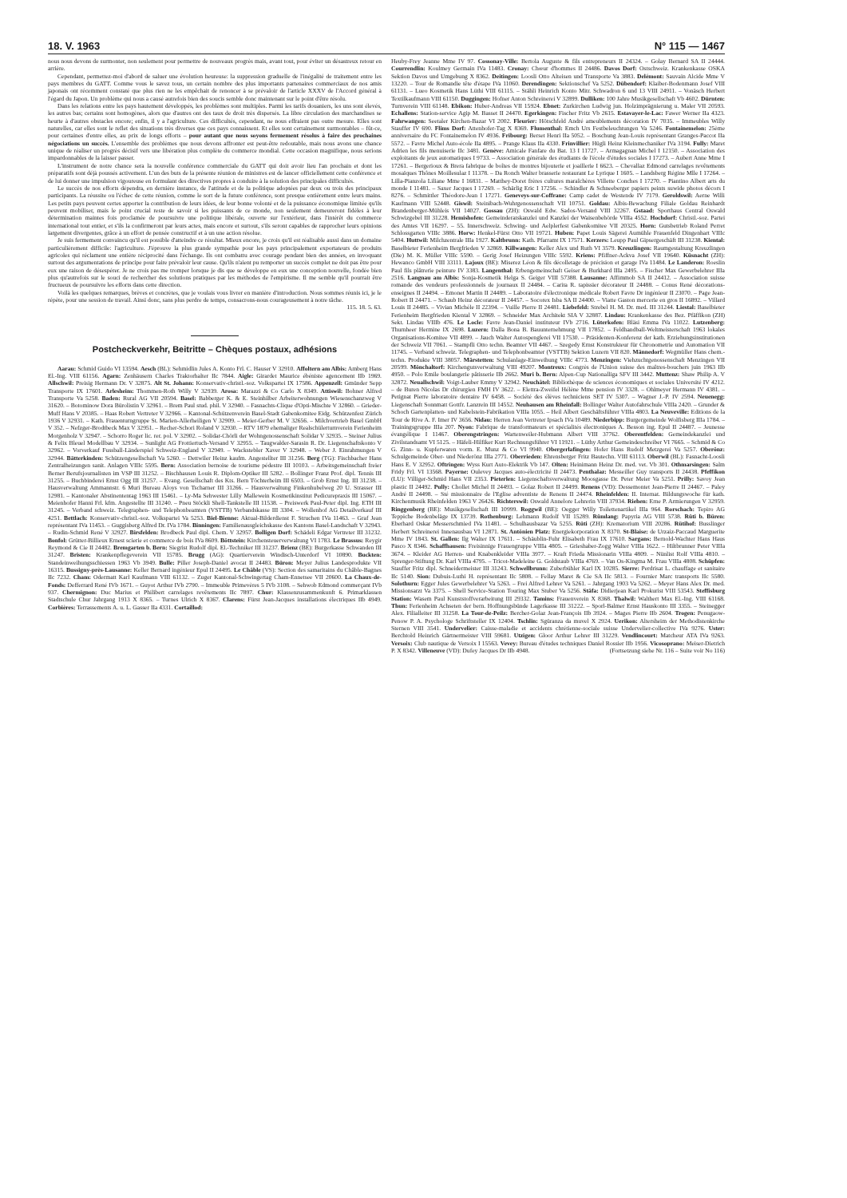18. V. 1963 N° 115 — 1467
nous nous devons de surmonter, non seulement pour permettre de nouveaux progrès mais, avant tout, pour éviter un désastreux retour en arrière.
Cependant, permettez-moi d'abord de saluer une évolution heureuse: la suppression graduelle de l'inégalité de traitement entre les pays membres du GATT. Comme vous le savez tous, un certain nombre des plus importants partenaires commerciaux de nos amis japonais ont récemment constaté que plus rien ne les empêchait de renoncer à se prévaloir de l'article XXXV de l'Accord général à l'égard du Japon. Un problème qui nous a causé autrefois bien des soucis semble donc maintenant sur le point d'être résolu.
Dans les relations entre les pays hautement développés, les problèmes sont multiples. Parmi les tarifs douaniers, les uns sont élevés, les autres bas; certains sont homogènes, alors que d'autres ont des taux de droit très dispersés. La libre circulation des marchandises se heurte à d'autres obstacles encore; enfin, il y a l'agriculture. Ces difficultés, cependant, ne nous effraient pas outre mesure. Elles sont naturelles, car elles sont le reflet des situations très diverses que ces pays connaissent. Et elles sont certainement surmontables – fût-ce, pour certaines d'entre elles, au prix de longs efforts – pour autant que nous soyons fermement résolus à faire des prochaines négociations un succès. L'ensemble des problèmes que nous devons affronter est peut-être redoutable, mais nous avons une chance unique de réaliser un progrès décisif vers une libération plus complète du commerce mondial. Cette occasion magnifique, nous serions impardonnables de la laisser passer.
L'instrument de notre chance sera la nouvelle conférence commerciale du GATT qui doit avoir lieu l'an prochain et dont les préparatifs sont déjà poussés activement. L'un des buts de la présente réunion de ministres est de lancer officiellement cette conférence et de lui donner une impulsion vigoureuse en formulant des directives propres à conduire à la solution des principales difficultés.
Le succès de nos efforts dépendra, en dernière instance, de l'attitude et de la politique adoptées par deux ou trois des principaux participants. La réussite ou l'échec de cette réunion, comme le sort de la future conférence, sont presque entièrement entre leurs mains. Les petits pays peuvent certes apporter la contribution de leurs idées, de leur bonne volonté et de la puissance économique limitée qu'ils peuvent mobiliser, mais le point crucial reste de savoir si les puissants de ce monde, non seulement demeureront fidèles à leur détermination maintes fois proclamée de poursuivre une politique libérale, ouverte sur l'extérieur, dans l'intérêt du commerce international tout entier, et s'ils la confirmeront par leurs actes, mais encore et surtout, s'ils seront capables de rapprocher leurs opinions largement divergentes, grâce à un effort de pensée constructif et à un une action résolue.
Je suis fermement convaincu qu'il est possible d'atteindre ce résultat. Mieux encore, je crois qu'il est réalisable aussi dans un domaine particulièrement difficile: l'agriculture. J'éprouve la plus grande sympathie pour les pays principalement exportateurs de produits agricoles qui réclament une entière réciprocité dans l'échange. Ils ont combattu avec courage pendant bien des années, en invoquant surtout des argumentations de principe pour faire prévaloir leur cause. Qu'ils n'aient pu remporter un succès complet ne doit pas être pour eux une raison de désespérer. Je ne crois pas me tromper lorsque je dis que se développe en eux une conception nouvelle, fondée bien plus qu'autrefois sur le souci de rechercher des solutions pratiques par les méthodes de l'empirisme. Il me semble qu'il pourrait être fructueux de poursuivre les efforts dans cette direction.
Voilà les quelques remarques, brèves et concrètes, que je voulais vous livrer en manière d'introduction. Nous sommes réunis ici, je le répète, pour une session de travail. Ainsi donc, sans plus perdre de temps, consacrons-nous courageusement à notre tâche. 115. 18. 5. 63.
Postcheckverkehr, Beitritte – Chèques postaux, adhésions
Aarau: Schmid Guido VI 13594. Aesch (BL): Sehmidlin Jules A. Konto Frl. C. Hauser V 32910. Affoltern am Albis: Amberg Hans El.-Ing. VIII 61156. Agarn: Zenhäusern Charles Traktorhalter IIc 7844. Aigle: Girardet Maurice ébéniste agencement IIb 1969. Allschwil: Preisig Hermann Dr. V 32875. Alt St. Johann: Konservativ-christl.-soz. Volkspartei IX 17586. Appenzell: Gmünder Sepp Transporte IX 17601. Arlesheim: Thommen-Roth Willy V 32939. Arosa: Marazzi & Co Carlo X 8349. Attiswil: Bohner Alfred Transporte Va 5258. Baden: Rural AG VII 20594. Basel: Babberger K. & E. Steinhilber Arbeiterwohnungen Wiesenschanzweg V 31620. – Botominow Dora Bürolistin V 32961. – Brem Paul stud. phil. V 32940. – Fasnachts-Clique d'Opti-Mischte V 32860. – Grieder-Muff Hans V 20385. – Haas Robert Vertreter V 32966. – Kantonal-Schützenverein Basel-Stadt Gabenkomitee Eidg. Schützenfest Zürich 1936 V 32931. – Kath. Frauenturngruppe St. Marien-Allerheiligen V 32909. – Meier-Gerber M. V 32656. – Milchvertrieb Basel GmbH V 352. – Nefzger-Brodtbeck Max V 32951. – Recher-Schori Roland V 32930. – RTV 1879 ehemaliger Realschülerturnverein Ferienheim Morgenholz V 32947. – Schorro Roger lic. rer. pol. V 32902. – Solidar-Chörli der Wohngenossenschaft Solidar V 32935. – Steiner Julius & Felix Bleuel Modellbau V 32934. – Sunlight AG Frottiertuch-Versand V 32955. – Taugwalder-Sarasin R. Dr. Liegenschaftskonto V 32962. – Vorverkauf Fussball-Länderspiel Schweiz-England V 32949. – Wackstebler Xaver V 32948. – Weber J. Einrahmungen V 32944. Bätterkinden: Schützengesellschaft Va 5260. – Dettwiler Heinz kaufm. Angestellter III 31256. Berg (TG): Fischbacher Hans Zentralheizungen sanit. Anlagen VIIIc 5595. Bern: Association bernoise de tourisme pédestre III 10103. – Arbeitsgemeinschaft freier Berner Berufsjournalisten im VSP III 31252. – Bischhausen Louis R. Diplom-Optiker III 5282. – Bollinger Franz Prof. dipl. Tennis III 31255. – Buchbinderei Ernst Ogg III 31257. – Evang. Gesellschaft des Kts. Bern Töchterheim III 6503. – Grob Ernst Ing. III 31238. – Hausverwaltung Ammannstr. 6 Muri Bureau Aloys von Tscharner III 31266. – Hausverwaltung Finkenhubelweg 20 U. Strasser III 12981. – Kantonaler Abstinententag 1963 III 15461. – Ly-Ma Sehwester Lilly Mallewein Kosmetikinstitut Pedicurepraxis III 15067. – Meienhofer Hanni Frl. kfm. Angestellte III 31240. – Pneu Stöckli Shell-Tankstelle III 11538. – Preiswerk Paul-Peter dipl. Ing. ETH III 31245. – Verband schweiz. Telegraphen- und Telephonbeamten (VSTTB) Verbandskasse III 3304. – Wollenhof AG Detailverkauf III 4251. Bettlach: Konservativ-christl.-soz. Volkspartei Va 5253. Biel-Bienne: Aktual-Bilderdienst F. Struchen IVa 11463. – Graf Jean représentant IVa 11453. – Guggisberg Alfred Dr. IVa 1784. Binningen: Familienausgleichskasse des Kantons Basel-Landschaft V 32943. – Rudin-Schmid René V 32927. Birsfelden: Brodbeck Paul dipl. Chem. V 32957. Bolligen Dorf: Schädeli Edgar Vertreter III 31232. Bonfol: Grütter-Billieux Ernest scierie et commerce de bois IVa 8609. Böttstein: Kirchensteuerverwaltung VI 1783. Le Brassus: Reygir Reymond & Cie II 24482. Bremgarten b. Bern: Siegrist Rudolf dipl. El.-Techniker III 31237. Brienz (BE): Burgerkasse Schwanden III 31247. Bristen: Krankenpflegeverein VII 15785. Brugg (AG): Quartierverein Windisch-Unterdorf VI 10890. Buckten: Standeinweihungsschiessen 1963 Vb 3949. Bulle: Piller Joseph-Daniel avocat II 24483. Büron: Meyer Julius Landesprodukte VII 16315. Bussigny-près-Lausanne: Keller Bernard ingénieur Epul II 24495. Le Châble (VS): Section des samaritains du Châble-Bagnes IIc 7232. Cham: Odermatt Karl Kaufmann VIII 61132. – Zuger Kantonal-Schwingertag Cham-Ennetsee VII 20600. La Chaux-de-Fonds: Defferrard René IVb 1671. – Guyot Arthur IVb 2790. – Immeuble Primevères 5 IVb 3108. – Sehwob Edmond commerçant IVb 937. Chermignon: Duc Marius et Philibert carrelages revêtements IIc 7897. Chur: Klassenzusammenkunft 6. Primarklassen Stadtschule Chur Jahrgang 1913 X 8365. – Turnes Ulrich X 8367. Clarens: Fürst Jean-Jacques installations électriques IIb 4949. Corbières: Terrassements A. u. L. Gasser IIa 4331. Cortaillod:
Heuby-Frey Jeanne Mme IV 97. Cossonay-Ville: Bertola Auguste & fils entrepreneurs II 24324. – Golay Bernard SA II 24444. Courrendlin: Koulmey Germain IVa 11483. Cronay: Chœur d'hommes II 24486. Davos Dorf: Ostschweiz. Krankenkasse OSKA Sektion Davos und Umgebung X 8362. Deitingen: Loosli Otto Alteisen und Transporte Va 3883. Delémont: Sauvain Alcide Mme V 13220. – Tour de Romandie tête d'étape IVa 11060. Derendingen: Sektionschef Va 5252. Dübendorf: Klaiber-Bodenmann Josef VIII 61131. – Lueo Kosmetik Hans Lüthi VIII 61115. – Stähli Heinrich Konto Mitr. Schwadron 6 und 13 VIII 24911. – Vonäsch Herbert Textilkaufmann VIII 61150. Duggingen: Hofner Anton Schreinerei V 32899. Dulliken: 100 Jahre Musikgesellschaft Vb 4602. Dürnten: Turnverein VIII 61148. Ebikon: Huber-Andreas VII 15924. Ebnet: Zurkirchen Ludwig jun. Holzimprägnierung u. Maler VII 20593. Echallens: Station-service Agip M. Basset II 24470. Egerkingen: Fischer Fritz Vb 2615. Estavayer-le-Lac: Fawer Werner IIa 4323. Fahrwangen: Seetaler Kirchen-Bazar VI 2002. Fleurier: Hötschfeld André ameublements décoration IV 7035. – Immeubles Willy Stauffer IV 690. Flims Dorf: Attenhofer-Tag X 8369. Flumenthal: Emch Urs Festbeleuchtungen Va 5246. Fontainemelon: 25ème anniversaire du FC Fontainemelon IV 4936. Fribourg: Berset Henri IIa 5052. – Boschung Jean-Louis représentant Granges-Paccot IIa 5572. – Favre Michel Auto-école IIa 4895. – Prange Klaus IIa 4330. Frinvillier: Hügli Heinz Kleinmechaniker IVa 3194. Fully: Maret Adrien les fils menuiserie IIc 3481. Genève: Amicale Fanfare du Bat. 13 I 11727. – Armagagnan Michel I 12150. – Association des exploitants de jeux automatiques I 9733. – Association générale des étudiants de l'école d'études sociales I 17273. – Aubert Anne Mme I 17261. – Bergerioux & Brera fabrique de boîtes de montres bijouterie et joaillerie I 6623. – Chevallaz Edmond carrelages revêtements mosaïques Thônes Moillesulaz I 11378. – Da Ronch Walter brasserie restaurant Le Lyrique I 1605. – Landsberg Régine Mlle I 17264. – Lilla-Pianzola Liliane Mme I 16831. – Matthey-Doret frères cultures maraîchères Villette Conches I 17270. – Piantino Albert arts du monde I 11481. – Saxer Jacques I 17269. – Schärlig Eric I 17256. – Schindler & Schneeberger papiers peints suwide photos décors I 8276. – Schmittler Théodore-Jean I 17271. Geneveys-sur-Coffrane: Camp cadet de Westende IV 7179. Geroldswil: Aerne Willi Kaufmann VIII 52448. Giswil: Steinibach-Wuhrgenossenschaft VII 10751. Goldau: Albis-Bewachung Filiale Goldau Reinhardt Brandenberger-Mühleis VII 14027. Gossau (ZH): Oswald Edw. Sados-Versand VIII 32267. Gstaad: Sporthaus Central Oswald Schwizgebel III 31228. Hemishofen: Gemeinderatskanzlei und Kanzlei der Waisenbehörde VIIIa 4552. Hochdorf: Christl.-soz. Partei des Amtes VII 16297. – 55. Innerschweiz. Schwing- und Aelplerfest Gabenkomitee VII 20325. Horn: Gutsbetrieb Roland Perret Schlossgarten VIIIc 3886. Horw: Henkel-Fürst Otto VII 19721. Huben: Papet Louis Sägerei Aumühle Frauenfeld Dingenhart VIIIc 5404. Huttwil: Milchzentrale IIIa 1927. Kaltbrunn: Kath. Pfarramt IX 17571. Kerzers: Leupp Paul Gipsergeschäft III 31238. Kiental: Baselbieter Ferienheim Bergfrieden V 32869. Killwangen: Keller Alex und Ruth VI 3579. Kreuzlingen: Raumgestaltung Kreuzlingen (Die) M. K. Müller VIIIc 5590. – Gerig Josef Heizungen VIIIc 5592. Kriens: Pfiffner-Ackva Josef VII 19640. Küsnacht (ZH): Hewanco GmbH VIII 33111. Lajoux (BE): Miserez Léon & fils décolletage de précision et garage IVa 11484. Le Landeron: Roeslin Paul fils plâtrerie peinture IV 3383. Langenthal: Erbengemeinschaft Geiser & Burkhard IIIa 2495. – Fischer Max Gewerbelehrer IIIa 2516. Langnau am Albis: Sonja-Kosmetik Helga S. Geiger VIII 57388. Lausanne: Affimmob SA II 24412. – Association suisse romande des vendeurs professionnels de journaux II 24484. – Carita R. tapissier décorateur II 24488. – Conus René décorations-enseignes II 24494. – Emonet Martin II 24489. – Laboratoire d'électronique médicale Robert Favre Dr ingénieur II 23070. – Page Jean-Robert II 24471. – Schaub Heinz décorateur II 24457. – Socorex Isba SA II 24400. – Viatte Gaston mercerie en gros II 16892. – Villard Louis II 24485. – Vivian Michèle II 22394. – Vuille Pierre II 24481. Liebefeld: Strebel H. M. Dr. med. III 31244. Liestal: Baselbieter Ferienheim Bergfrieden Kiental V 32869. – Schneider Max Architekt SIA V 32887. Lindau: Krankenkasse des Bez. Pfäffikon (ZH) Sekt. Lindau VIIIb 476. Le Locle: Favre Jean-Daniel instituteur IVb 2716. Lüterkofen: Bläsi Emma IVa 11022. Lutzenberg: Thurnheer Hermine IX 2698. Luzern: Dalla Bona B. Bauunternehmung VII 17852. – Feldhandball-Weltmeisterschaft 1963 lokales Organisations-Komitee VII 4899. – Jauch Walter Autospenglerei VII 17530. – Präsidenten-Konferenz der kath. Erziehungsinstitutionen der Schweiz VII 7061. – Stampfli Otto techn. Beamter VII 4467. – Szegedy Ernst Konstrukteur für Chronometrie und Automation VII 11745. – Verband schweiz. Telegraphen- und Telephonbeamter (VSTTB) Sektion Luzern VII 820. Männedorf: Wegmüller Hans chem.-techn. Produkte VIII 38057. Märstetten: Schulanlage-Einweihung VIIIc 4773. Menzingen: Viehzuchtgenossenschaft Menzingen VII 20599. Mönchaltorf: Kirchengutsverwaltung VIII 49207. Montreux: Congrès de l'Union suisse des maîtres-bouchers juin 1963 IIb 4950. – Polo Emile boulangerie pâtisserie IIb 2662. Muri b. Bern: Alpen-Cup Nationalliga SFV III 3442. Muttenz: Shaw Philip A. V 32872. Neuallschwil: Voigt-Lauber Emmy V 32942. Neuchâtel: Bibliothèque de sciences économiques et sociales Université IV 4212. – de Buren Nicolas Dr chirurgien FMH IV 3622. – Elettra-Zweifel Hélène Mme pension IV 3328. – Ohlmeyer Hermann IV 4381. – Petignat Pierre laboratoire dentaire IV 6458. – Société des élèves techniciens SET IV 5307. – Wagner J.-P. IV 2594. Neuenegg: Liegenschaft Sonnmatt Gottfr. Lanzrein III 14552. Neuhausen am Rheinfall: Bollinger Walter Autofahrschule VIIIa 2420. – Grunder & Schoch Gartenplatten- und Kabelstein-Fabrikation VIIIa 1055. – Heil Albert Geschäftsführer VIIIa 4803. La Neuveville: Editions de la Tour de Rive A. F. Imer IV 3656. Nidau: Herren Jean Vertreter Ipsach IVa 10489. Niederbipp: Burgergemeinde Wolfisberg IIIa 1784. – Trainingsgruppe IIIa 207. Nyon: Fabrique de transformateurs et spécialités électroniques A. Besson ing. Epul II 24487. – Jeunesse évangélique I 11467. Oberengstringen: Wartenweiler-Hubmann Albert VIII 37762. Oberentfelden: Gemeindekanzlei und Zivilstandsamt VI 5125. – Häfeli-Hilfiker Kurt Rechnungsführer VI 11921. – Lüthy Arthur Gemeindeschreiber VI 7665. – Schmid & Co G. Zinn- u. Kupferwaren vorm. E. Munz & Co VI 9940. Obergerlafingen: Hofer Hans Rudolf Metzgerei Va 5257. Oberönz: Schulgemeinde Ober- und Niederönz IIIa 2771. Oberrieden: Ehrensberger Fritz Bautechn. VIII 61113. Oberwil (BL): Fasnacht-Loosli Hans E. V 32952. Oftringen: Wyss Kurt Auto-Elektrik Vb 147. Olten: Heinimann Heinz Dr. med. vet. Vb 301. Othmarsingen: Salm Fridy Frl. VI 13568. Payerne: Oulevey Jacques auto-électricité II 24473. Penthalaz: Messeiller Guy transports II 24438. Pfeffikon (LU): Villiger-Schmid Hans VII 2353. Pieterlen: Liegenschaftsverwaltung Moosgasse Dr. Peter Meier Va 5251. Prilly: Savoy Jean plastic II 24492. Pully: Chollet Michel II 24493. – Golaz Robert II 24499. Renens (VD): Dessemontet Jean-Pierre II 24467. – Paley André II 24498. – Sté missionnaire de l'Eglise adventiste de Renens II 24474. Rheinfelden: II. Internat. Bildungswoche für kath. Kirchenmusik Rheinfelden 1963 V 26426. Richterswil: Oswald Annelore Lehrerin VIII 37934. Riehen: Erne P. Armierungen V 32959. Ringgenberg (BE): Musikgesellschaft III 10999. Roggwil (BE): Oegger Willy Toilettenartikel IIIa 964. Rorschach: Tepiro AG Teppiche Bodenbeläge IX 13739. Rothenburg: Lehmann Rudolf VII 15289. Rümlang: Papyria AG VIII 5738. Rüti b. Büren: Eberhard Oskar Messerschmied IVa 11481. – Schulhausbazar Va 5255. Rüti (ZH): Krematorium VIII 20286. Rütihof: Busslinger Herbert Schreinerei Innenausbau VI 12871. St. Antönien Platz: Energiekorporation X 8370. St-Blaise: de Urzaiz-Paccaud Marguerite Mme IV 1843. St. Gallen: Ilg Walter IX 17611. – Schäublin-Fuhr Elisabeth Frau IX 17610. Sargans: Bernold-Wachter Hans Haus Pasco X 8346. Schaffhausen: Freisinnige Frauengruppe VIIIa 4805. – Grieshaber-Zogg Walter VIIIa 1622. – Hiltbrunner Peter VIIIa 3674. – Kleider AG Herren- und Knabenkleider VIIIa 3977. – Kraft Frieda Missionarin VIIIa 4809. – Nünlist Rolf VIIIa 4810. – Sprenger-Stiftung Dr. Karl VIIIa 4795. – Tricot-Madeleine G. Goldstaub VIIIa 4769. – Van Os-Kingma M. Frau VIIIa 4808. Schüpfen: Stauffer Fritz dipl. Schneidermeister III 31243. Schwellbrunn: Zuberbühler Karl IX 10285. Sierre: Perdrisat L. chauffage et sanitaire IIc 5140. Sion: Dubuis-Luthi H. représentant IIc 5808. – Fellay Maret & Cie SA IIc 5813. – Fournier Marc transports IIc 5580. Solothurn: Egger Jules Gewerbelehrer Va 5263. – Frei Alfred Lehrer Va 5261. – Jahrgang 1903 Va 5262. – Meyer Hans Alex Dr. med. Missionsarzt Va 3375. – Shell Service-Station Touring Max Stuber Va 5256. Stäfa: Didierjean Karl Prokurist VIII 53543. Steffisburg Station: Wasem Paul Kunststoffverarbeitung III 29332. Tamins: Frauenverein X 8368. Thalwil: Walthert Max El.-Ing. VIII 61168. Thun: Ferienheim Achseten der bern. Hoffnungsbünde Lagerkasse III 31222. – Sporl-Balmer Ernst Hauskonto III 3355. – Steinegger Alex. Filialleiter III 31258. La Tour-de-Peilz: Bercher-Golaz Jean-François IIb 3924. – Mages Pierre IIb 2604. Trogen: Penugaow-Penow P. A. Psychologe Schriftsteller IX 12404. Tschlin: Sgüranza da muvel X 2924. Uerikon: Altersheim der Methodistenkirche Sternen VIII 3541. Undervelier: Caisse-maladie et accidents chrétienne-sociale suisse Undervelier-collective IVa 9276. Uster: Berchtold Heinrich Gärtnermeister VIII 59681. Utzigen: Gloor Arthur Lehrer III 31229. Vendlincourt: Matcheur ATA IVa 9263. Versoix: Club nautique de Versoix I 15563. Vevey: Bureau d'études techniques Daniel Rossier IIb 1956. Vicosoprano: Meiser-Dietrich P. X 8342. Villeneuve (VD): Dufey Jacques Dr IIb 4948. (Fortsetzung siehe Nr. 116 – Suite voir No 116)